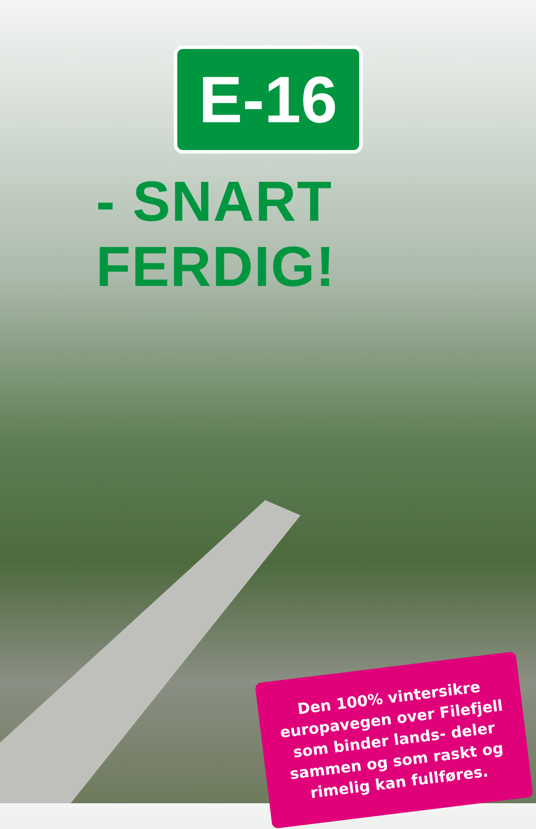E-16
- SNART FERDIG!
Den 100% vintersikre europavegen over Filefjell som binder lands- deler sammen og som raskt og rimelig kan fullføres.